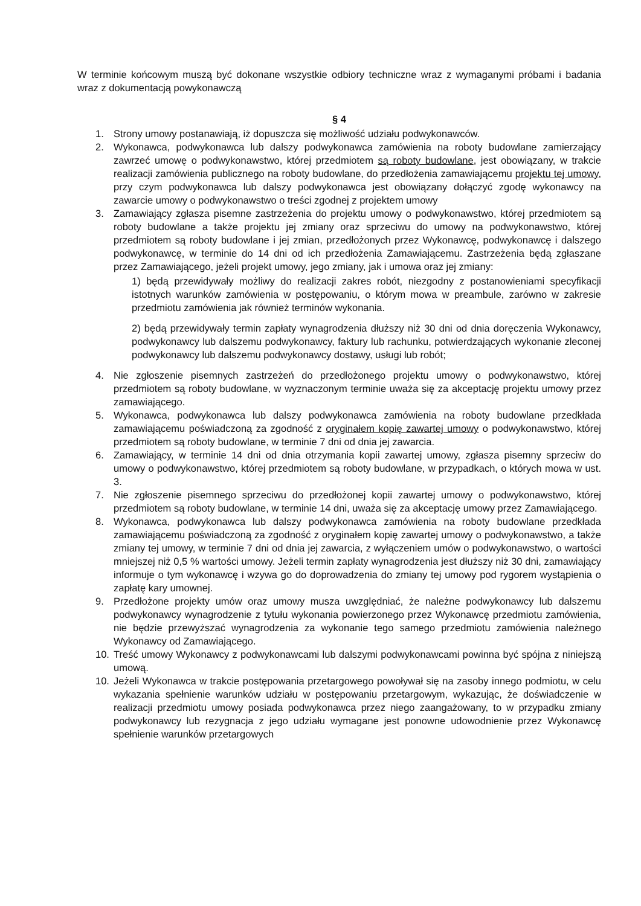W terminie końcowym muszą być dokonane wszystkie odbiory techniczne wraz z wymaganymi próbami i badania wraz z dokumentacją powykonawczą
§ 4
1. Strony umowy postanawiają, iż dopuszcza się możliwość udziału podwykonawców.
2. Wykonawca, podwykonawca lub dalszy podwykonawca zamówienia na roboty budowlane zamierzający zawrzeć umowę o podwykonawstwo, której przedmiotem są roboty budowlane, jest obowiązany, w trakcie realizacji zamówienia publicznego na roboty budowlane, do przedłożenia zamawiającemu projektu tej umowy, przy czym podwykonawca lub dalszy podwykonawca jest obowiązany dołączyć zgodę wykonawcy na zawarcie umowy o podwykonawstwo o treści zgodnej z projektem umowy
3. Zamawiający zgłasza pisemne zastrzeżenia do projektu umowy o podwykonawstwo, której przedmiotem są roboty budowlane a także projektu jej zmiany oraz sprzeciwu do umowy na podwykonawstwo, której przedmiotem są roboty budowlane i jej zmian, przedłożonych przez Wykonawcę, podwykonawcę i dalszego podwykonawcę, w terminie do 14 dni od ich przedłożenia Zamawiającemu. Zastrzeżenia będą zgłaszane przez Zamawiającego, jeżeli projekt umowy, jego zmiany, jak i umowa oraz jej zmiany:
1) będą przewidywały możliwy do realizacji zakres robót, niezgodny z postanowieniami specyfikacji istotnych warunków zamówienia w postępowaniu, o którym mowa w preambule, zarówno w zakresie przedmiotu zamówienia jak również terminów wykonania.
2) będą przewidywały termin zapłaty wynagrodzenia dłuższy niż 30 dni od dnia doręczenia Wykonawcy, podwykonawcy lub dalszemu podwykonawcy, faktury lub rachunku, potwierdzających wykonanie zleconej podwykonawcy lub dalszemu podwykonawcy dostawy, usługi lub robót;
4. Nie zgłoszenie pisemnych zastrzeżeń do przedłożonego projektu umowy o podwykonawstwo, której przedmiotem są roboty budowlane, w wyznaczonym terminie uważa się za akceptację projektu umowy przez zamawiającego.
5. Wykonawca, podwykonawca lub dalszy podwykonawca zamówienia na roboty budowlane przedkłada zamawiającemu poświadczoną za zgodność z oryginałem kopię zawartej umowy o podwykonawstwo, której przedmiotem są roboty budowlane, w terminie 7 dni od dnia jej zawarcia.
6. Zamawiający, w terminie 14 dni od dnia otrzymania kopii zawartej umowy, zgłasza pisemny sprzeciw do umowy o podwykonawstwo, której przedmiotem są roboty budowlane, w przypadkach, o których mowa w ust. 3.
7. Nie zgłoszenie pisemnego sprzeciwu do przedłożonej kopii zawartej umowy o podwykonawstwo, której przedmiotem są roboty budowlane, w terminie 14 dni, uważa się za akceptację umowy przez Zamawiającego.
8. Wykonawca, podwykonawca lub dalszy podwykonawca zamówienia na roboty budowlane przedkłada zamawiającemu poświadczoną za zgodność z oryginałem kopię zawartej umowy o podwykonawstwo, a także zmiany tej umowy, w terminie 7 dni od dnia jej zawarcia, z wyłączeniem umów o podwykonawstwo, o wartości mniejszej niż 0,5 % wartości umowy. Jeżeli termin zapłaty wynagrodzenia jest dłuższy niż 30 dni, zamawiający informuje o tym wykonawcę i wzywa go do doprowadzenia do zmiany tej umowy pod rygorem wystąpienia o zapłatę kary umownej.
9. Przedłożone projekty umów oraz umowy musza uwzględniać, że należne podwykonawcy lub dalszemu podwykonawcy wynagrodzenie z tytułu wykonania powierzonego przez Wykonawcę przedmiotu zamówienia, nie będzie przewyższać wynagrodzenia za wykonanie tego samego przedmiotu zamówienia należnego Wykonawcy od Zamawiającego.
10. Treść umowy Wykonawcy z podwykonawcami lub dalszymi podwykonawcami powinna być spójna z niniejszą umową.
10. Jeżeli Wykonawca w trakcie postępowania przetargowego powoływał się na zasoby innego podmiotu, w celu wykazania spełnienie warunków udziału w postępowaniu przetargowym, wykazując, że doświadczenie w realizacji przedmiotu umowy posiada podwykonawca przez niego zaangażowany, to w przypadku zmiany podwykonawcy lub rezygnacja z jego udziału wymagane jest ponowne udowodnienie przez Wykonawcę spełnienie warunków przetargowych